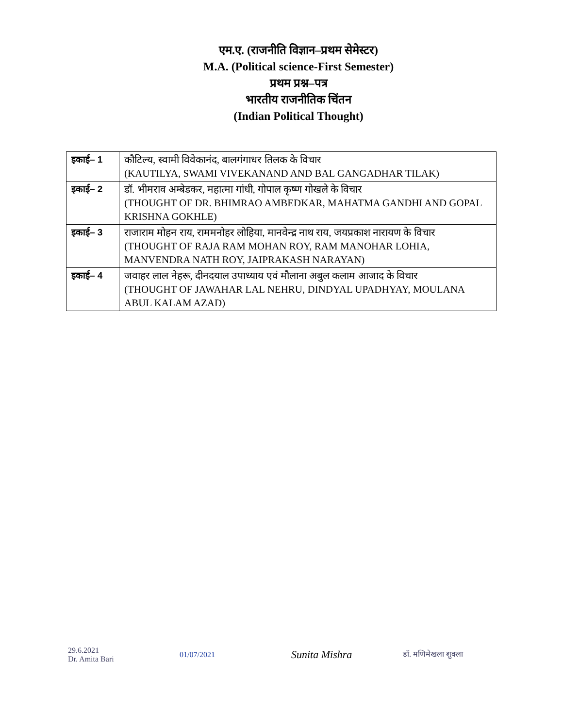एम.ए. (राजनीति विज्ञान–प्रथम सेमेस्टर)
M.A. (Political science-First Semester)
प्रथम प्रश्न–पत्र
भारतीय राजनीतिक चिंतन
(Indian Political Thought)
| इकाई– 1 | कौटिल्य, स्वामी विवेकानंद, बालगंगाधर तिलक के विचार (KAUTILYA, SWAMI VIVEKANAND AND BAL GANGADHAR TILAK) |
| इकाई– 2 | डॉ. भीमराव अम्बेडकर, महात्मा गांधी, गोपाल कृष्ण गोखले के विचार (THOUGHT OF DR. BHIMRAO AMBEDKAR, MAHATMA GANDHI AND GOPAL KRISHNA GOKHLE) |
| इकाई– 3 | राजाराम मोहन राय, राममनोहर लोहिया, मानवेन्द्र नाथ राय, जयप्रकाश नारायण के विचार (THOUGHT OF RAJA RAM MOHAN ROY, RAM MANOHAR LOHIA, MANVENDRA NATH ROY, JAIPRAKASH NARAYAN) |
| इकाई– 4 | जवाहर लाल नेहरू, दीनदयाल उपाध्याय एवं मौलाना अबुल कलाम आजाद के विचार (THOUGHT OF JAWAHAR LAL NEHRU, DINDYAL UPADHYAY, MOULANA ABUL KALAM AZAD) |
29.6.2021
Dr. Amita Bari
01/07/2021
Sunita Mishra
डॉ. मणिमेखला शुक्ला